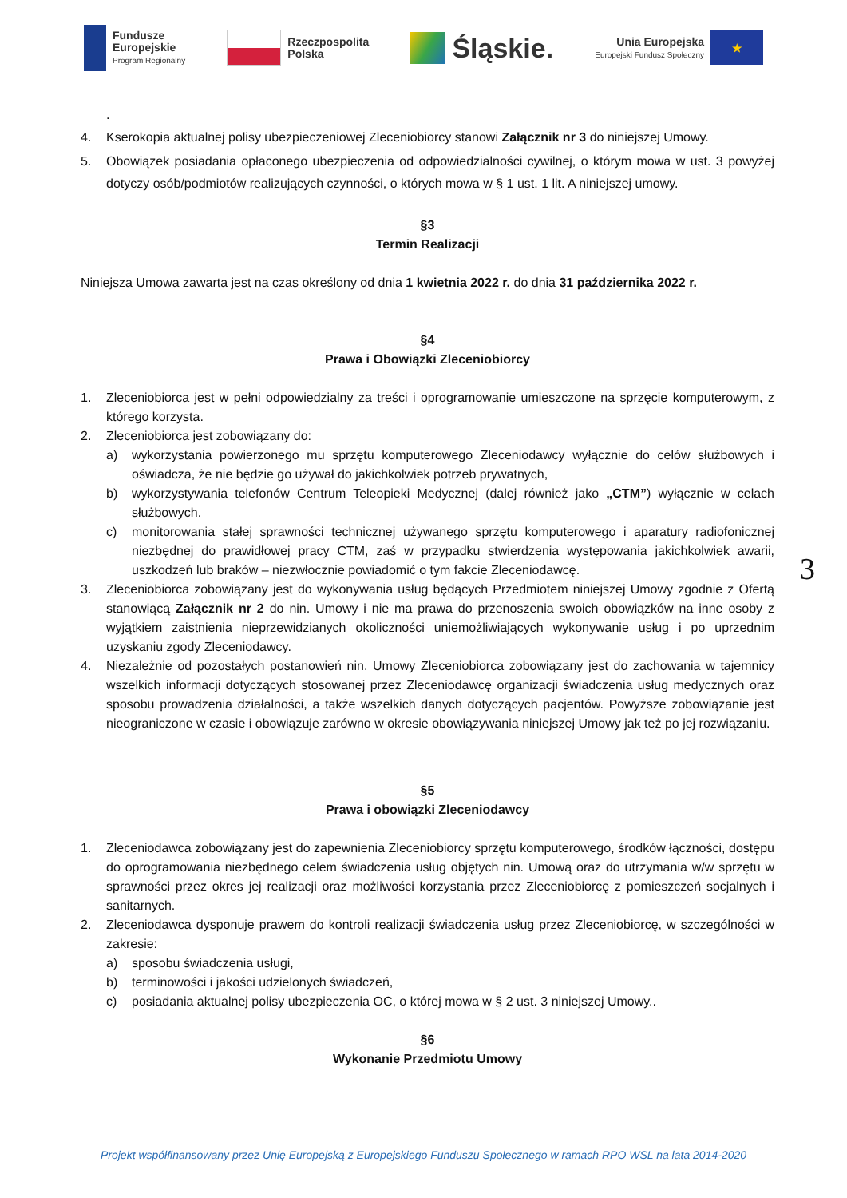Fundusze
Europejskie
Program Regionalny
Rzeczpospolita
Polska
Śląskie.
Unia Europejska
Europejski Fundusz Społeczny
★
.
4. Kserokopia aktualnej polisy ubezpieczeniowej Zleceniobiorcy stanowi Załącznik nr 3 do niniejszej Umowy.
5. Obowiązek posiadania opłaconego ubezpieczenia od odpowiedzialności cywilnej, o którym mowa w ust. 3 powyżej dotyczy osób/podmiotów realizujących czynności, o których mowa w § 1 ust. 1 lit. A niniejszej umowy.
§3
Termin Realizacji
Niniejsza Umowa zawarta jest na czas określony od dnia 1 kwietnia 2022 r. do dnia 31 października 2022 r.
§4
Prawa i Obowiązki Zleceniobiorcy
1. Zleceniobiorca jest w pełni odpowiedzialny za treści i oprogramowanie umieszczone na sprzęcie komputerowym, z którego korzysta.
2. Zleceniobiorca jest zobowiązany do:
a) wykorzystania powierzonego mu sprzętu komputerowego Zleceniodawcy wyłącznie do celów służbowych i oświadcza, że nie będzie go używał do jakichkolwiek potrzeb prywatnych,
b) wykorzystywania telefonów Centrum Teleopieki Medycznej (dalej również jako „CTM”) wyłącznie w celach służbowych.
c) monitorowania stałej sprawności technicznej używanego sprzętu komputerowego i aparatury radiofonicznej niezbędnej do prawidłowej pracy CTM, zaś w przypadku stwierdzenia występowania jakichkolwiek awarii, uszkodzeń lub braków – niezwłocznie powiadomić o tym fakcie Zleceniodawcę.
3. Zleceniobiorca zobowiązany jest do wykonywania usług będących Przedmiotem niniejszej Umowy zgodnie z Ofertą stanowiącą Załącznik nr 2 do nin. Umowy i nie ma prawa do przenoszenia swoich obowiązków na inne osoby z wyjątkiem zaistnienia nieprzewidzianych okoliczności uniemożliwiających wykonywanie usług i po uprzednim uzyskaniu zgody Zleceniodawcy.
4. Niezależnie od pozostałych postanowień nin. Umowy Zleceniobiorca zobowiązany jest do zachowania w tajemnicy wszelkich informacji dotyczących stosowanej przez Zleceniodawcę organizacji świadczenia usług medycznych oraz sposobu prowadzenia działalności, a także wszelkich danych dotyczących pacjentów. Powyższe zobowiązanie jest nieograniczone w czasie i obowiązuje zarówno w okresie obowiązywania niniejszej Umowy jak też po jej rozwiązaniu.
§5
Prawa i obowiązki Zleceniodawcy
1. Zleceniodawca zobowiązany jest do zapewnienia Zleceniobiorcy sprzętu komputerowego, środków łączności, dostępu do oprogramowania niezbędnego celem świadczenia usług objętych nin. Umową oraz do utrzymania w/w sprzętu w sprawności przez okres jej realizacji oraz możliwości korzystania przez Zleceniobiorcę z pomieszczeń socjalnych i sanitarnych.
2. Zleceniodawca dysponuje prawem do kontroli realizacji świadczenia usług przez Zleceniobiorcę, w szczególności w zakresie:
a) sposobu świadczenia usługi,
b) terminowości i jakości udzielonych świadczeń,
c) posiadania aktualnej polisy ubezpieczenia OC, o której mowa w § 2 ust. 3 niniejszej Umowy..
§6
Wykonanie Przedmiotu Umowy
3
Projekt współfinansowany przez Unię Europejską z Europejskiego Funduszu Społecznego w ramach RPO WSL na lata 2014-2020